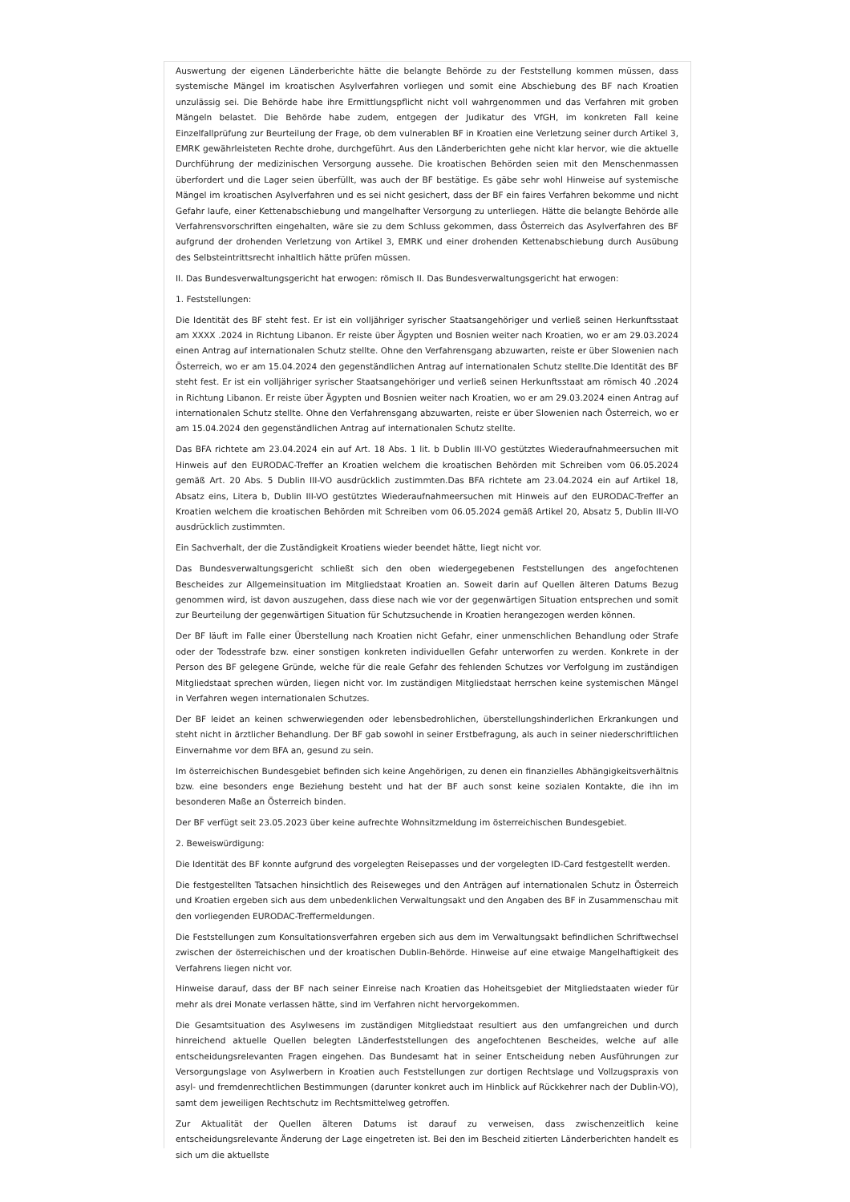Auswertung der eigenen Länderberichte hätte die belangte Behörde zu der Feststellung kommen müssen, dass systemische Mängel im kroatischen Asylverfahren vorliegen und somit eine Abschiebung des BF nach Kroatien unzulässig sei. Die Behörde habe ihre Ermittlungspflicht nicht voll wahrgenommen und das Verfahren mit groben Mängeln belastet. Die Behörde habe zudem, entgegen der Judikatur des VfGH, im konkreten Fall keine Einzelfallprüfung zur Beurteilung der Frage, ob dem vulnerablen BF in Kroatien eine Verletzung seiner durch Artikel 3, EMRK gewährleisteten Rechte drohe, durchgeführt. Aus den Länderberichten gehe nicht klar hervor, wie die aktuelle Durchführung der medizinischen Versorgung aussehe. Die kroatischen Behörden seien mit den Menschenmassen überfordert und die Lager seien überfüllt, was auch der BF bestätige. Es gäbe sehr wohl Hinweise auf systemische Mängel im kroatischen Asylverfahren und es sei nicht gesichert, dass der BF ein faires Verfahren bekomme und nicht Gefahr laufe, einer Kettenabschiebung und mangelhafter Versorgung zu unterliegen. Hätte die belangte Behörde alle Verfahrensvorschriften eingehalten, wäre sie zu dem Schluss gekommen, dass Österreich das Asylverfahren des BF aufgrund der drohenden Verletzung von Artikel 3, EMRK und einer drohenden Kettenabschiebung durch Ausübung des Selbsteintrittsrecht inhaltlich hätte prüfen müssen.
II. Das Bundesverwaltungsgericht hat erwogen: römisch II. Das Bundesverwaltungsgericht hat erwogen:
1. Feststellungen:
Die Identität des BF steht fest. Er ist ein volljähriger syrischer Staatsangehöriger und verließ seinen Herkunftsstaat am XXXX .2024 in Richtung Libanon. Er reiste über Ägypten und Bosnien weiter nach Kroatien, wo er am 29.03.2024 einen Antrag auf internationalen Schutz stellte. Ohne den Verfahrensgang abzuwarten, reiste er über Slowenien nach Österreich, wo er am 15.04.2024 den gegenständlichen Antrag auf internationalen Schutz stellte.Die Identität des BF steht fest. Er ist ein volljähriger syrischer Staatsangehöriger und verließ seinen Herkunftsstaat am römisch 40 .2024 in Richtung Libanon. Er reiste über Ägypten und Bosnien weiter nach Kroatien, wo er am 29.03.2024 einen Antrag auf internationalen Schutz stellte. Ohne den Verfahrensgang abzuwarten, reiste er über Slowenien nach Österreich, wo er am 15.04.2024 den gegenständlichen Antrag auf internationalen Schutz stellte.
Das BFA richtete am 23.04.2024 ein auf Art. 18 Abs. 1 lit. b Dublin III-VO gestütztes Wiederaufnahmeersuchen mit Hinweis auf den EURODAC-Treffer an Kroatien welchem die kroatischen Behörden mit Schreiben vom 06.05.2024 gemäß Art. 20 Abs. 5 Dublin III-VO ausdrücklich zustimmten.Das BFA richtete am 23.04.2024 ein auf Artikel 18, Absatz eins, Litera b, Dublin III-VO gestütztes Wiederaufnahmeersuchen mit Hinweis auf den EURODAC-Treffer an Kroatien welchem die kroatischen Behörden mit Schreiben vom 06.05.2024 gemäß Artikel 20, Absatz 5, Dublin III-VO ausdrücklich zustimmten.
Ein Sachverhalt, der die Zuständigkeit Kroatiens wieder beendet hätte, liegt nicht vor.
Das Bundesverwaltungsgericht schließt sich den oben wiedergegebenen Feststellungen des angefochtenen Bescheides zur Allgemeinsituation im Mitgliedstaat Kroatien an. Soweit darin auf Quellen älteren Datums Bezug genommen wird, ist davon auszugehen, dass diese nach wie vor der gegenwärtigen Situation entsprechen und somit zur Beurteilung der gegenwärtigen Situation für Schutzsuchende in Kroatien herangezogen werden können.
Der BF läuft im Falle einer Überstellung nach Kroatien nicht Gefahr, einer unmenschlichen Behandlung oder Strafe oder der Todesstrafe bzw. einer sonstigen konkreten individuellen Gefahr unterworfen zu werden. Konkrete in der Person des BF gelegene Gründe, welche für die reale Gefahr des fehlenden Schutzes vor Verfolgung im zuständigen Mitgliedstaat sprechen würden, liegen nicht vor. Im zuständigen Mitgliedstaat herrschen keine systemischen Mängel in Verfahren wegen internationalen Schutzes.
Der BF leidet an keinen schwerwiegenden oder lebensbedrohlichen, überstellungshinderlichen Erkrankungen und steht nicht in ärztlicher Behandlung. Der BF gab sowohl in seiner Erstbefragung, als auch in seiner niederschriftlichen Einvernahme vor dem BFA an, gesund zu sein.
Im österreichischen Bundesgebiet befinden sich keine Angehörigen, zu denen ein finanzielles Abhängigkeitsverhältnis bzw. eine besonders enge Beziehung besteht und hat der BF auch sonst keine sozialen Kontakte, die ihn im besonderen Maße an Österreich binden.
Der BF verfügt seit 23.05.2023 über keine aufrechte Wohnsitzmeldung im österreichischen Bundesgebiet.
2. Beweiswürdigung:
Die Identität des BF konnte aufgrund des vorgelegten Reisepasses und der vorgelegten ID-Card festgestellt werden.
Die festgestellten Tatsachen hinsichtlich des Reiseweges und den Anträgen auf internationalen Schutz in Österreich und Kroatien ergeben sich aus dem unbedenklichen Verwaltungsakt und den Angaben des BF in Zusammenschau mit den vorliegenden EURODAC-Treffermeldungen.
Die Feststellungen zum Konsultationsverfahren ergeben sich aus dem im Verwaltungsakt befindlichen Schriftwechsel zwischen der österreichischen und der kroatischen Dublin-Behörde. Hinweise auf eine etwaige Mangelhaftigkeit des Verfahrens liegen nicht vor.
Hinweise darauf, dass der BF nach seiner Einreise nach Kroatien das Hoheitsgebiet der Mitgliedstaaten wieder für mehr als drei Monate verlassen hätte, sind im Verfahren nicht hervorgekommen.
Die Gesamtsituation des Asylwesens im zuständigen Mitgliedstaat resultiert aus den umfangreichen und durch hinreichend aktuelle Quellen belegten Länderfeststellungen des angefochtenen Bescheides, welche auf alle entscheidungsrelevanten Fragen eingehen. Das Bundesamt hat in seiner Entscheidung neben Ausführungen zur Versorgungslage von Asylwerbern in Kroatien auch Feststellungen zur dortigen Rechtslage und Vollzugspraxis von asyl- und fremdenrechtlichen Bestimmungen (darunter konkret auch im Hinblick auf Rückkehrer nach der Dublin-VO), samt dem jeweiligen Rechtschutz im Rechtsmittelweg getroffen.
Zur Aktualität der Quellen älteren Datums ist darauf zu verweisen, dass zwischenzeitlich keine entscheidungsrelevante Änderung der Lage eingetreten ist. Bei den im Bescheid zitierten Länderberichten handelt es sich um die aktuellste